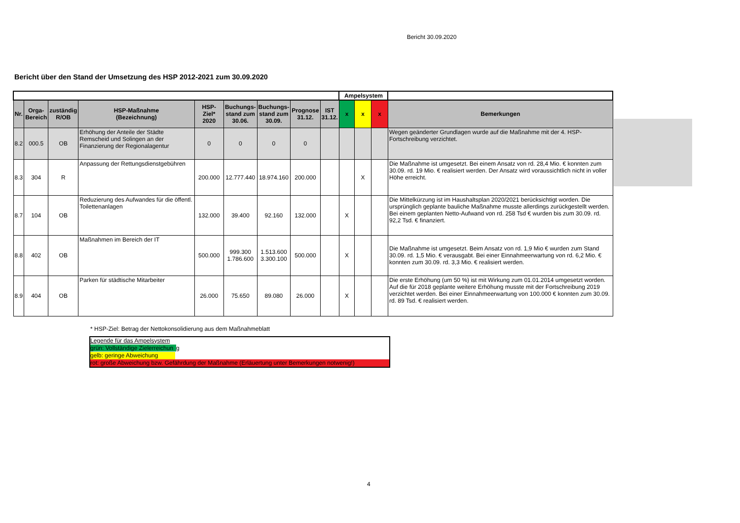Bericht 30.09.2020
Bericht über den Stand der Umsetzung des HSP 2012-2021 zum 30.09.2020
| | | | | | | | | | Ampelsystem | | | |
| Nr. | Orga- Bereich | zuständig R/OB | HSP-Maßnahme (Bezeichnung) | HSP- Ziel* 2020 | Buchungs- stand zum 30.06. | Buchungs- stand zum 30.09. | Prognose 31.12. | IST 31.12. | x | x | x | Bemerkungen |
| 8.2 | 000.5 | OB | Erhöhung der Anteile der Städte Remscheid und Solingen an der Finanzierung der Regionalagentur | 0 | 0 | 0 | 0 | | | | | Wegen geänderter Grundlagen wurde auf die Maßnahme mit der 4. HSP-Fortschreibung verzichtet. |
| 8.3 | 304 | R | Anpassung der Rettungsdienstgebühren | 200.000 | 12.777.440 | 18.974.160 | 200.000 | | | X | | Die Maßnahme ist umgesetzt. Bei einem Ansatz von rd. 28,4 Mio. € konnten zum 30.09. rd. 19 Mio. € realisiert werden. Der Ansatz wird voraussichtlich nicht in voller Höhe erreicht. |
| 8.7 | 104 | OB | Reduzierung des Aufwandes für die öffentl. Toilettenanlagen | 132.000 | 39.400 | 92.160 | 132.000 | | X | | | Die Mittelkürzung ist im Haushaltsplan 2020/2021 berücksichtigt worden. Die ursprünglich geplante bauliche Maßnahme musste allerdings zurückgestellt werden. Bei einem geplanten Netto-Aufwand von rd. 258 Tsd € wurden bis zum 30.09. rd. 92,2 Tsd. € finanziert. |
| 8.8 | 402 | OB | Maßnahmen im Bereich der IT | 500.000 | 999.300 1.786.600 | 1.513.600 3.300.100 | 500.000 | | X | | | Die Maßnahme ist umgesetzt. Beim Ansatz von rd. 1,9 Mio € wurden zum Stand 30.09. rd. 1,5 Mio. € verausgabt. Bei einer Einnahmeerwartung von rd. 6,2 Mio. € konnten zum 30.09. rd. 3,3 Mio. € realisiert werden. |
| 8.9 | 404 | OB | Parken für städtische Mitarbeiter | 26.000 | 75.650 | 89.080 | 26.000 | | X | | | Die erste Erhöhung (um 50 %) ist mit Wirkung zum 01.01.2014 umgesetzt worden. Auf die für 2018 geplante weitere Erhöhung musste mit der Fortschreibung 2019 verzichtet werden. Bei einer Einnahmeerwartung von 100.000 € konnten zum 30.09. rd. 89 Tsd. € realisiert werden. |
* HSP-Ziel: Betrag der Nettokonsolidierung aus dem Maßnahmeblatt
Legende für das Ampelsystem
grün: Vollständige Zielerreichun g
gelb: geringe Abweichung
rot: große Abweichung bzw. Gefährdung der Maßnahme (Erläuertung unter Bemerkungen notwenig!)
4